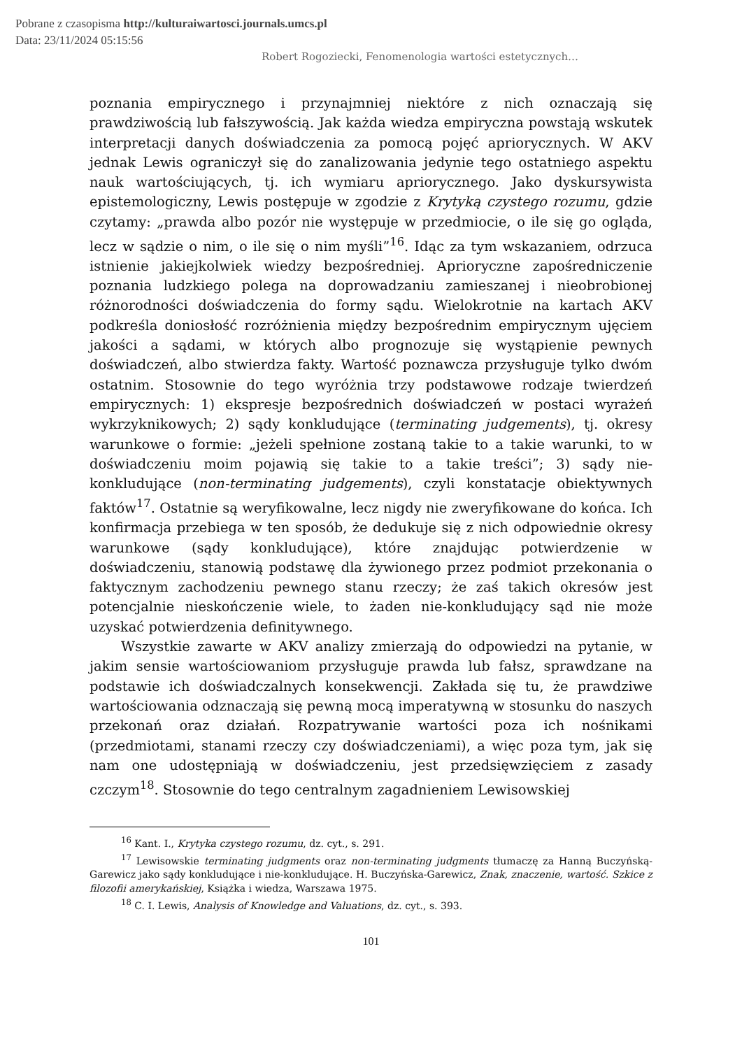Pobrane z czasopisma http://kulturaiwartosci.journals.umcs.pl
Data: 23/11/2024 05:15:56
Robert Rogoziecki, Fenomenologia wartości estetycznych…
poznania empirycznego i przynajmniej niektóre z nich oznaczają się prawdziwością lub fałszywością. Jak każda wiedza empiryczna powstają wskutek interpretacji danych doświadczenia za pomocą pojęć apriorycznych. W AKV jednak Lewis ograniczył się do zanalizowania jedynie tego ostatniego aspektu nauk wartościujących, tj. ich wymiaru apriorycznego. Jako dyskursywista epistemologiczny, Lewis postępuje w zgodzie z Krytyką czystego rozumu, gdzie czytamy: „prawda albo pozór nie występuje w przedmiocie, o ile się go ogląda, lecz w sądzie o nim, o ile się o nim myśli”<sup>16</sup>. Idąc za tym wskazaniem, odrzuca istnienie jakiejkolwiek wiedzy bezpośredniej. Aprioryczne zapośredniczenie poznania ludzkiego polega na doprowadzaniu zamieszanej i nieobrobionej różnorodności doświadczenia do formy sądu. Wielokrotnie na kartach AKV podkreśla doniosłość rozróżnienia między bezpośrednim empirycznym ujęciem jakości a sądami, w których albo prognozuje się wystąpienie pewnych doświadczeń, albo stwierdza fakty. Wartość poznawcza przysługuje tylko dwóm ostatnim. Stosownie do tego wyróżnia trzy podstawowe rodzaje twierdzeń empirycznych: 1) ekspresje bezpośrednich doświadczeń w postaci wyrażeń wykrzyknikowych; 2) sądy konkludujące (terminating judgements), tj. okresy warunkowe o formie: „jeżeli spełnione zostaną takie to a takie warunki, to w doświadczeniu moim pojawią się takie to a takie treści”; 3) sądy nie-konkludujące (non-terminating judgements), czyli konstatacje obiektywnych faktów<sup>17</sup>. Ostatnie są weryfikowalne, lecz nigdy nie zweryfikowane do końca. Ich konfirmacja przebiega w ten sposób, że dedukuje się z nich odpowiednie okresy warunkowe (sądy konkludujące), które znajdując potwierdzenie w doświadczeniu, stanowią podstawę dla żywionego przez podmiot przekonania o faktycznym zachodzeniu pewnego stanu rzeczy; że zaś takich okresów jest potencjalnie nieskończenie wiele, to żaden nie-konkludujący sąd nie może uzyskać potwierdzenia definitywnego.
Wszystkie zawarte w AKV analizy zmierzają do odpowiedzi na pytanie, w jakim sensie wartościowaniom przysługuje prawda lub fałsz, sprawdzane na podstawie ich doświadczalnych konsekwencji. Zakłada się tu, że prawdziwe wartościowania odznaczają się pewną mocą imperatywną w stosunku do naszych przekonań oraz działań. Rozpatrywanie wartości poza ich nośnikami (przedmiotami, stanami rzeczy czy doświadczeniami), a więc poza tym, jak się nam one udostępniają w doświadczeniu, jest przedsięwzięciem z zasady czczym<sup>18</sup>. Stosownie do tego centralnym zagadnieniem Lewisowskiej
<sup>16</sup> Kant. I., Krytyka czystego rozumu, dz. cyt., s. 291.
<sup>17</sup> Lewisowskie terminating judgments oraz non-terminating judgments tłumaczę za Hanną Buczyńską-Garewicz jako sądy konkludujące i nie-konkludujące. H. Buczyńska-Garewicz, Znak, znaczenie, wartość. Szkice z filozofii amerykańskiej, Książka i wiedza, Warszawa 1975.
<sup>18</sup> C. I. Lewis, Analysis of Knowledge and Valuations, dz. cyt., s. 393.
101